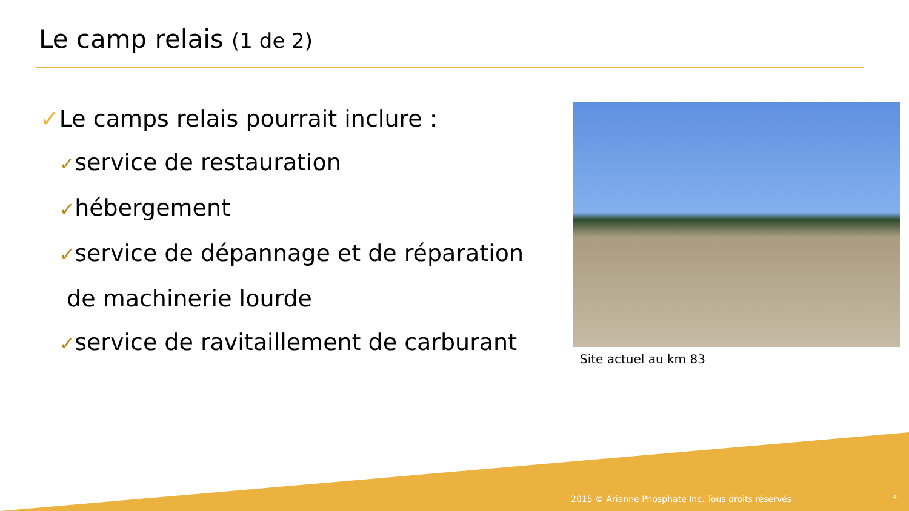Le camp relais (1 de 2)
✓Le camps relais pourrait inclure :
✓service de restauration
✓hébergement
✓service de dépannage et de réparation
de machinerie lourde
✓service de ravitaillement de carburant
Site actuel au km 83
2015 © Arianne Phosphate Inc. Tous droits réservés
4